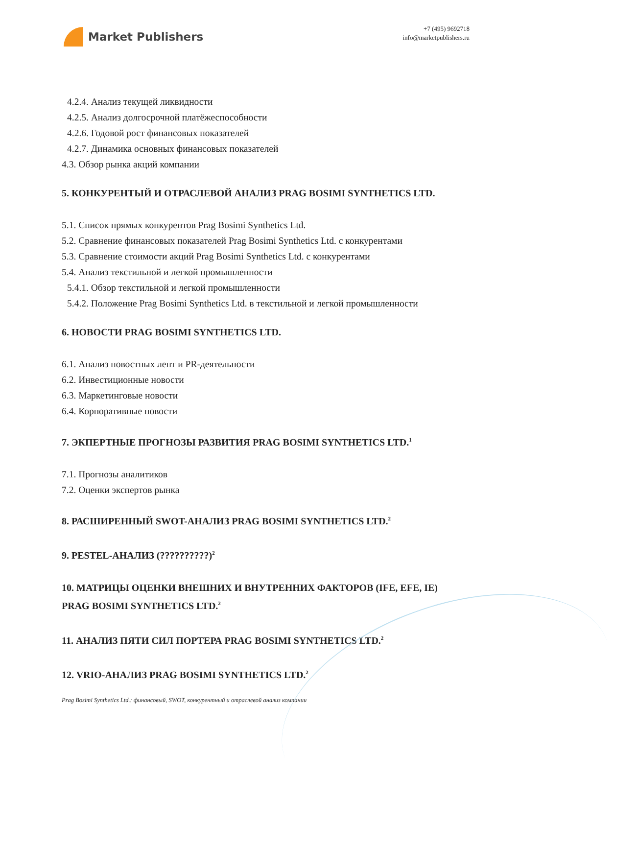Market Publishers
+7 (495) 9692718
info@marketpublishers.ru
4.2.4. Анализ текущей ликвидности
4.2.5. Анализ долгосрочной платёжеспособности
4.2.6. Годовой рост финансовых показателей
4.2.7. Динамика основных финансовых показателей
4.3. Обзор рынка акций компании
5. КОНКУРЕНТЫЙ И ОТРАСЛЕВОЙ АНАЛИЗ PRAG BOSIMI SYNTHETICS LTD.
5.1. Список прямых конкурентов Prag Bosimi Synthetics Ltd.
5.2. Сравнение финансовых показателей Prag Bosimi Synthetics Ltd. с конкурентами
5.3. Сравнение стоимости акций Prag Bosimi Synthetics Ltd. с конкурентами
5.4. Анализ текстильной и легкой промышленности
5.4.1. Обзор текстильной и легкой промышленности
5.4.2. Положение Prag Bosimi Synthetics Ltd. в текстильной и легкой промышленности
6. НОВОСТИ PRAG BOSIMI SYNTHETICS LTD.
6.1. Анализ новостных лент и PR-деятельности
6.2. Инвестиционные новости
6.3. Маркетинговые новости
6.4. Корпоративные новости
7. ЭКПЕРТНЫЕ ПРОГНОЗЫ РАЗВИТИЯ PRAG BOSIMI SYNTHETICS LTD.<sup>1</sup>
7.1. Прогнозы аналитиков
7.2. Оценки экспертов рынка
8. РАСШИРЕННЫЙ SWOT-АНАЛИЗ PRAG BOSIMI SYNTHETICS LTD.<sup>2</sup>
9. PESTEL-АНАЛИЗ (??????????)<sup>2</sup>
10. МАТРИЦЫ ОЦЕНКИ ВНЕШНИХ И ВНУТРЕННИХ ФАКТОРОВ (IFE, EFE, IE) PRAG BOSIMI SYNTHETICS LTD.<sup>2</sup>
11. АНАЛИЗ ПЯТИ СИЛ ПОРТЕРА PRAG BOSIMI SYNTHETICS LTD.<sup>2</sup>
12. VRIO-АНАЛИЗ PRAG BOSIMI SYNTHETICS LTD.<sup>2</sup>
Prag Bosimi Synthetics Ltd.: финансовый, SWOT, конкурентный и отраслевой анализ компании